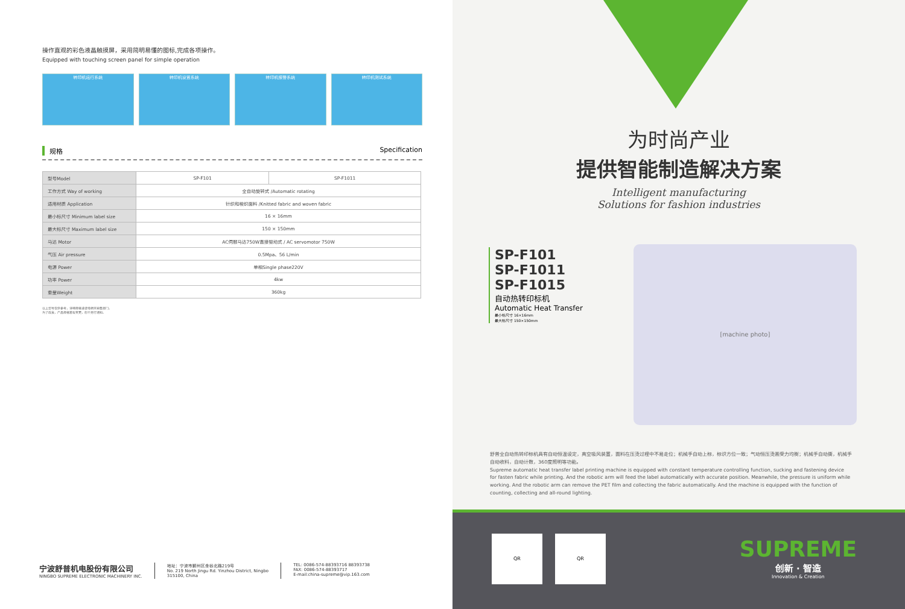操作直观的彩色液晶触摸屏，采用简明易懂的图标,完成各项操作。
Equipped with touching screen panel for simple operation
转印机运行系统 转印机设置系统 转印机报警系统 转印机测试系统
规格 Specification
| 型号Model | SP-F101 | SP-F1011 |
| 工作方式 Way of working | 全自动旋转式 /Automatic rotating | |
| 适用材质 Application | 针织和梭织面料 /Knitted fabric and woven fabric | |
| 最小标尺寸 Minimum label size | 16 × 16mm | |
| 最大标尺寸 Maximum label size | 150 × 150mm | |
| 马达 Motor | AC伺服马达750W直接驱动式 / AC servomotor 750W | |
| 气压 Air pressure | 0.5Mpa、56 L/min | |
| 电源 Power | 单相Single phase220V | |
| 功率 Power | 4kw | |
| 重量Weight | 360kg | |
以上型号仅供参考，详细规格请咨询相关销售部门。
为了改良，产品规格若有变更，恕不另行通知。
宁波舒普机电股份有限公司
NINGBO SUPREME ELECTRONIC MACHINERY INC.
地址：宁波市鄞州区金谷北路219号
No. 219 North Jingu Rd. Yinzhou District, Ningbo
315100, China
TEL: 0086-574-88393716 88393738
FAX: 0086-574-88393717
E-mail:china-supreme@vip.163.com
为时尚产业
提供智能制造解决方案
Intelligent manufacturing
Solutions for fashion industries
SP-F101
SP-F1011
SP-F1015
自动热转印标机
Automatic Heat Transfer
最小标尺寸 16×16mm
最大标尺寸 150×150mm
[machine photo]
舒普全自动热转印标机具有自动恒温设定，真空吸风装置，面料在压烫过程中不易走位；机械手自动上标，标识方位一致；气动恒压烫画受力均衡；机械手自动撕，机械手自动收料，自动计数，360度照明等功能。
Supreme automatic heat transfer label printing machine is equipped with constant temperature controlling function, sucking and fastening device for fasten fabric while printing. And the robotic arm will feed the label automatically with accurate position. Meanwhile, the pressure is uniform while working. And the robotic arm can remove the PET film and collecting the fabric automatically. And the machine is equipped with the function of counting, collecting and all-round lighting.
QR QR
SUPREME
创新 · 智造
Innovation & Creation